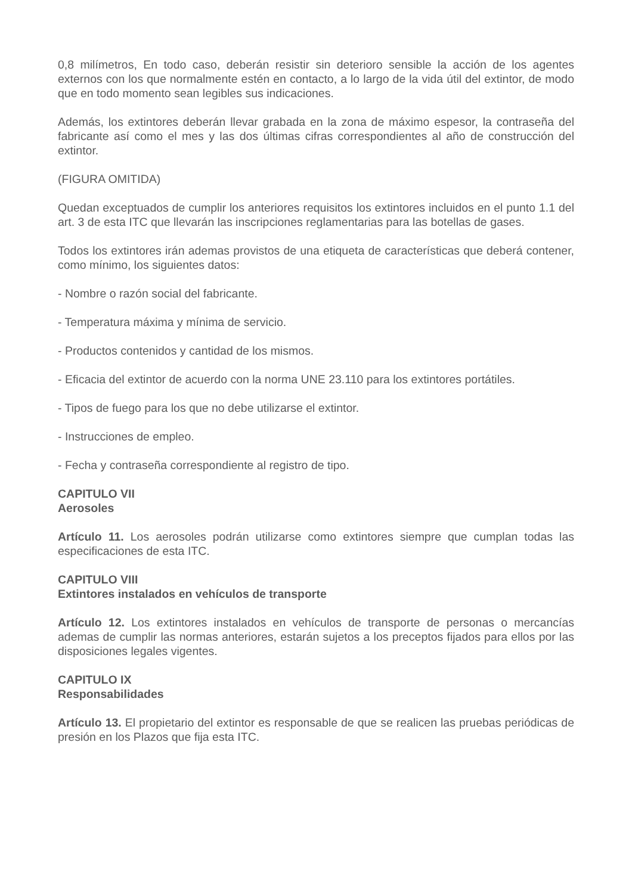0,8 milímetros, En todo caso, deberán resistir sin deterioro sensible la acción de los agentes externos con los que normalmente estén en contacto, a lo largo de la vida útil del extintor, de modo que en todo momento sean legibles sus indicaciones.
Además, los extintores deberán llevar grabada en la zona de máximo espesor, la contraseña del fabricante así como el mes y las dos últimas cifras correspondientes al año de construcción del extintor.
(FIGURA OMITIDA)
Quedan exceptuados de cumplir los anteriores requisitos los extintores incluidos en el punto 1.1 del art. 3 de esta ITC que llevarán las inscripciones reglamentarias para las botellas de gases.
Todos los extintores irán ademas provistos de una etiqueta de características que deberá contener, como mínimo, los siguientes datos:
- Nombre o razón social del fabricante.
- Temperatura máxima y mínima de servicio.
- Productos contenidos y cantidad de los mismos.
- Eficacia del extintor de acuerdo con la norma UNE 23.110 para los extintores portátiles.
- Tipos de fuego para los que no debe utilizarse el extintor.
- Instrucciones de empleo.
- Fecha y contraseña correspondiente al registro de tipo.
CAPITULO VII
Aerosoles
Artículo 11. Los aerosoles podrán utilizarse como extintores siempre que cumplan todas las especificaciones de esta ITC.
CAPITULO VIII
Extintores instalados en vehículos de transporte
Artículo 12. Los extintores instalados en vehículos de transporte de personas o mercancías ademas de cumplir las normas anteriores, estarán sujetos a los preceptos fijados para ellos por las disposiciones legales vigentes.
CAPITULO IX
Responsabilidades
Artículo 13. El propietario del extintor es responsable de que se realicen las pruebas periódicas de presión en los Plazos que fija esta ITC.